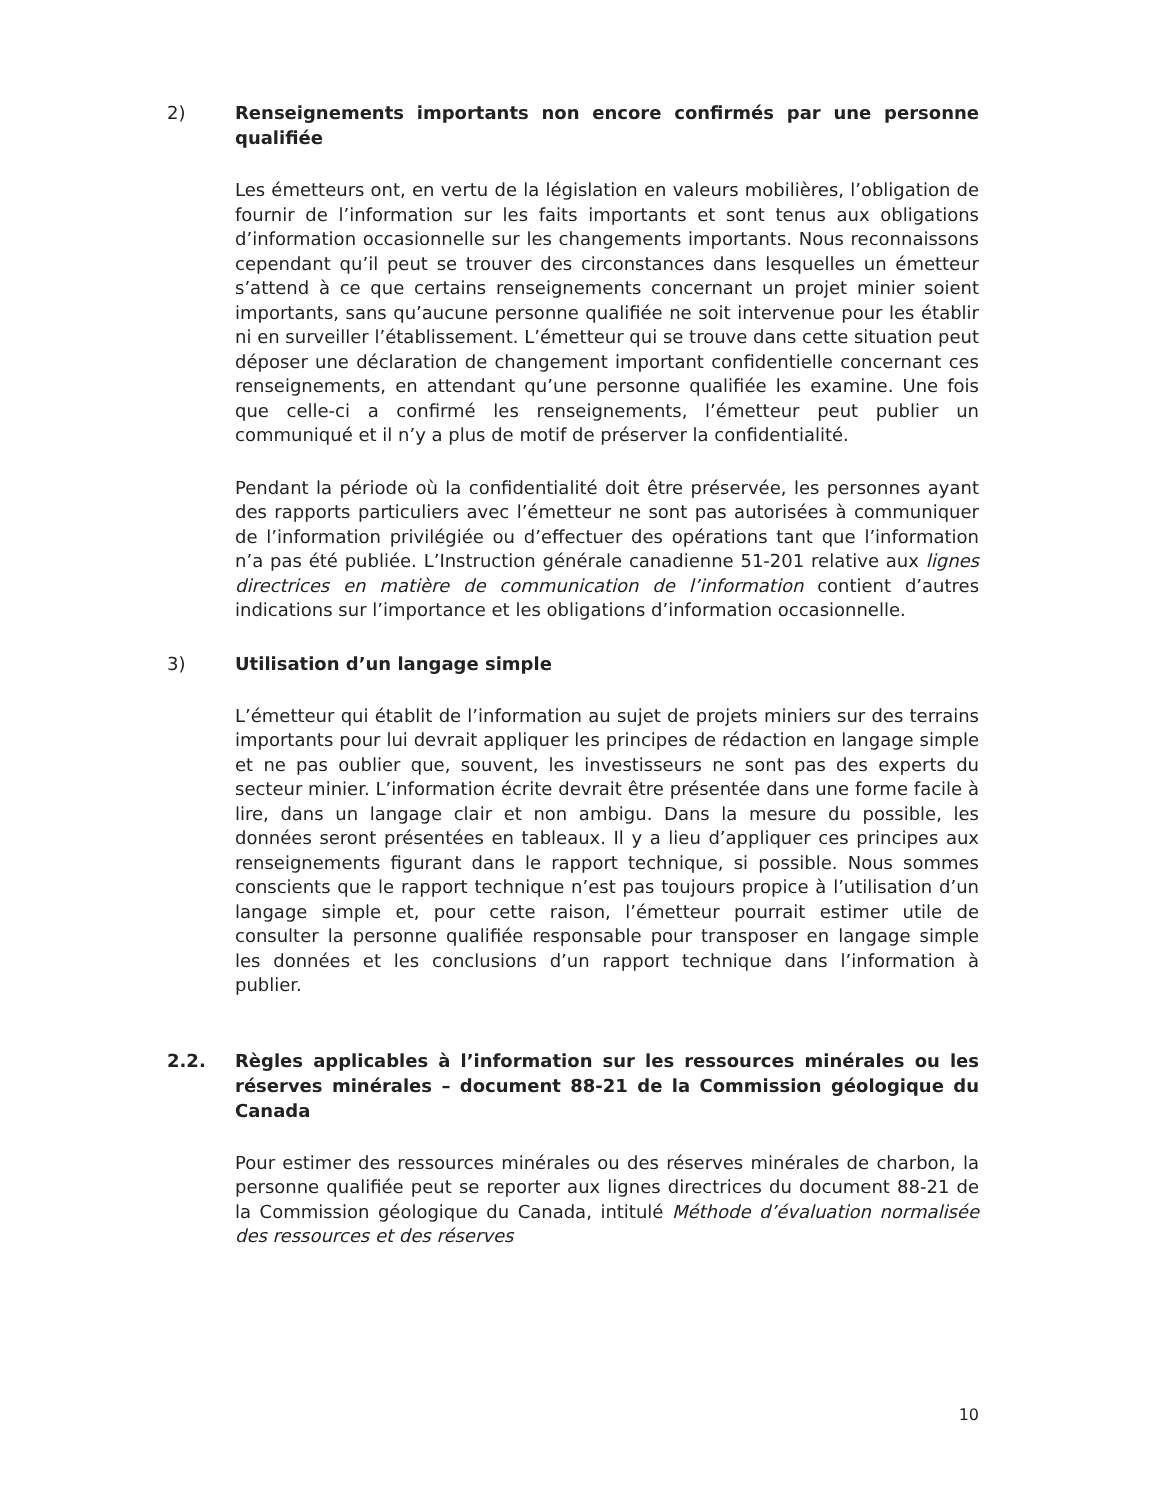2) Renseignements importants non encore confirmés par une personne qualifiée
Les émetteurs ont, en vertu de la législation en valeurs mobilières, l’obligation de fournir de l’information sur les faits importants et sont tenus aux obligations d’information occasionnelle sur les changements importants. Nous reconnaissons cependant qu’il peut se trouver des circonstances dans lesquelles un émetteur s’attend à ce que certains renseignements concernant un projet minier soient importants, sans qu’aucune personne qualifiée ne soit intervenue pour les établir ni en surveiller l’établissement. L’émetteur qui se trouve dans cette situation peut déposer une déclaration de changement important confidentielle concernant ces renseignements, en attendant qu’une personne qualifiée les examine. Une fois que celle-ci a confirmé les renseignements, l’émetteur peut publier un communiqué et il n’y a plus de motif de préserver la confidentialité.
Pendant la période où la confidentialité doit être préservée, les personnes ayant des rapports particuliers avec l’émetteur ne sont pas autorisées à communiquer de l’information privilégiée ou d’effectuer des opérations tant que l’information n’a pas été publiée. L’Instruction générale canadienne 51-201 relative aux lignes directrices en matière de communication de l’information contient d’autres indications sur l’importance et les obligations d’information occasionnelle.
3) Utilisation d’un langage simple
L’émetteur qui établit de l’information au sujet de projets miniers sur des terrains importants pour lui devrait appliquer les principes de rédaction en langage simple et ne pas oublier que, souvent, les investisseurs ne sont pas des experts du secteur minier. L’information écrite devrait être présentée dans une forme facile à lire, dans un langage clair et non ambigu. Dans la mesure du possible, les données seront présentées en tableaux. Il y a lieu d’appliquer ces principes aux renseignements figurant dans le rapport technique, si possible. Nous sommes conscients que le rapport technique n’est pas toujours propice à l’utilisation d’un langage simple et, pour cette raison, l’émetteur pourrait estimer utile de consulter la personne qualifiée responsable pour transposer en langage simple les données et les conclusions d’un rapport technique dans l’information à publier.
2.2. Règles applicables à l’information sur les ressources minérales ou les réserves minérales – document 88-21 de la Commission géologique du Canada
Pour estimer des ressources minérales ou des réserves minérales de charbon, la personne qualifiée peut se reporter aux lignes directrices du document 88-21 de la Commission géologique du Canada, intitulé Méthode d’évaluation normalisée des ressources et des réserves
10